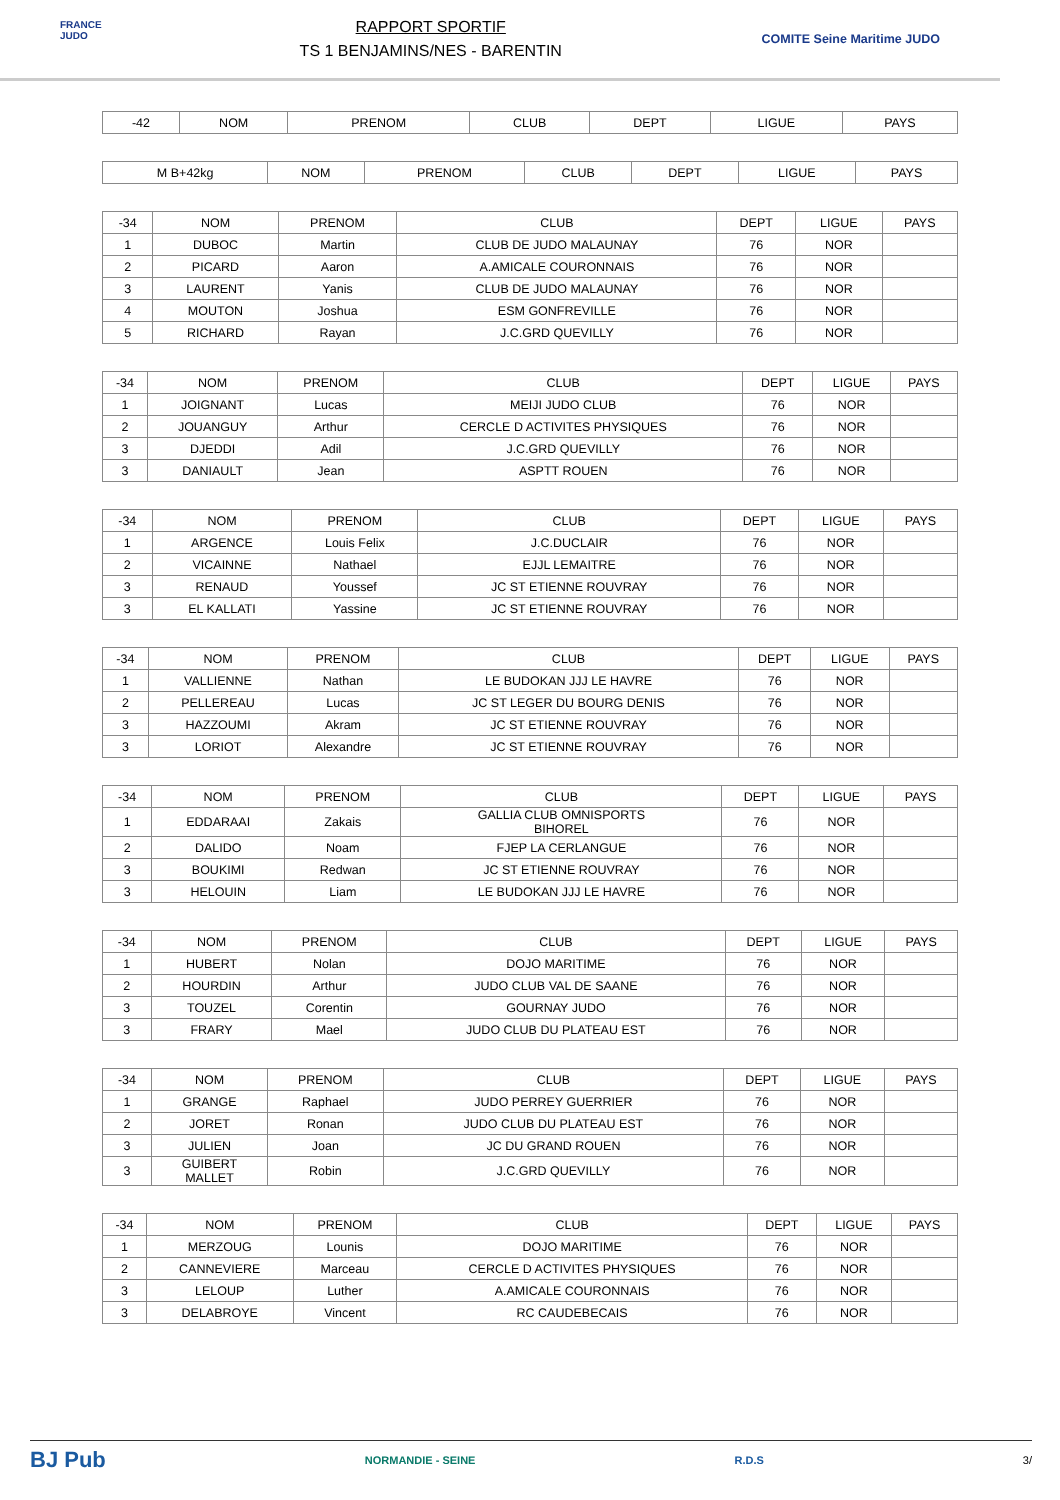FRANCE JUDO
RAPPORT SPORTIF
TS 1 BENJAMINS/NES - BARENTIN
COMITE Seine Maritime JUDO
| -42 | NOM | PRENOM | CLUB | DEPT | LIGUE | PAYS |
| --- | --- | --- | --- | --- | --- | --- |
| M B+42kg | NOM | PRENOM | CLUB | DEPT | LIGUE | PAYS |
| --- | --- | --- | --- | --- | --- | --- |
| -34 | NOM | PRENOM | CLUB | DEPT | LIGUE | PAYS |
| --- | --- | --- | --- | --- | --- | --- |
| 1 | DUBOC | Martin | CLUB DE JUDO MALAUNAY | 76 | NOR | |
| 2 | PICARD | Aaron | A.AMICALE COURONNAIS | 76 | NOR | |
| 3 | LAURENT | Yanis | CLUB DE JUDO MALAUNAY | 76 | NOR | |
| 4 | MOUTON | Joshua | ESM GONFREVILLE | 76 | NOR | |
| 5 | RICHARD | Rayan | J.C.GRD QUEVILLY | 76 | NOR | |
| -34 | NOM | PRENOM | CLUB | DEPT | LIGUE | PAYS |
| --- | --- | --- | --- | --- | --- | --- |
| 1 | JOIGNANT | Lucas | MEIJI JUDO CLUB | 76 | NOR | |
| 2 | JOUANGUY | Arthur | CERCLE D ACTIVITES PHYSIQUES | 76 | NOR | |
| 3 | DJEDDI | Adil | J.C.GRD QUEVILLY | 76 | NOR | |
| 3 | DANIAULT | Jean | ASPTT ROUEN | 76 | NOR | |
| -34 | NOM | PRENOM | CLUB | DEPT | LIGUE | PAYS |
| --- | --- | --- | --- | --- | --- | --- |
| 1 | ARGENCE | Louis Felix | J.C.DUCLAIR | 76 | NOR | |
| 2 | VICAINNE | Nathael | EJJL LEMAITRE | 76 | NOR | |
| 3 | RENAUD | Youssef | JC ST ETIENNE ROUVRAY | 76 | NOR | |
| 3 | EL KALLATI | Yassine | JC ST ETIENNE ROUVRAY | 76 | NOR | |
| -34 | NOM | PRENOM | CLUB | DEPT | LIGUE | PAYS |
| --- | --- | --- | --- | --- | --- | --- |
| 1 | VALLIENNE | Nathan | LE BUDOKAN JJJ LE HAVRE | 76 | NOR | |
| 2 | PELLEREAU | Lucas | JC ST LEGER DU BOURG DENIS | 76 | NOR | |
| 3 | HAZZOUMI | Akram | JC ST ETIENNE ROUVRAY | 76 | NOR | |
| 3 | LORIOT | Alexandre | JC ST ETIENNE ROUVRAY | 76 | NOR | |
| -34 | NOM | PRENOM | CLUB | DEPT | LIGUE | PAYS |
| --- | --- | --- | --- | --- | --- | --- |
| 1 | EDDARAAI | Zakais | GALLIA CLUB OMNISPORTS BIHOREL | 76 | NOR | |
| 2 | DALIDO | Noam | FJEP LA CERLANGUE | 76 | NOR | |
| 3 | BOUKIMI | Redwan | JC ST ETIENNE ROUVRAY | 76 | NOR | |
| 3 | HELOUIN | Liam | LE BUDOKAN JJJ LE HAVRE | 76 | NOR | |
| -34 | NOM | PRENOM | CLUB | DEPT | LIGUE | PAYS |
| --- | --- | --- | --- | --- | --- | --- |
| 1 | HUBERT | Nolan | DOJO MARITIME | 76 | NOR | |
| 2 | HOURDIN | Arthur | JUDO CLUB VAL DE SAANE | 76 | NOR | |
| 3 | TOUZEL | Corentin | GOURNAY JUDO | 76 | NOR | |
| 3 | FRARY | Mael | JUDO CLUB DU PLATEAU EST | 76 | NOR | |
| -34 | NOM | PRENOM | CLUB | DEPT | LIGUE | PAYS |
| --- | --- | --- | --- | --- | --- | --- |
| 1 | GRANGE | Raphael | JUDO PERREY GUERRIER | 76 | NOR | |
| 2 | JORET | Ronan | JUDO CLUB DU PLATEAU EST | 76 | NOR | |
| 3 | JULIEN | Joan | JC DU GRAND ROUEN | 76 | NOR | |
| 3 | GUIBERT MALLET | Robin | J.C.GRD QUEVILLY | 76 | NOR | |
| -34 | NOM | PRENOM | CLUB | DEPT | LIGUE | PAYS |
| --- | --- | --- | --- | --- | --- | --- |
| 1 | MERZOUG | Lounis | DOJO MARITIME | 76 | NOR | |
| 2 | CANNEVIERE | Marceau | CERCLE D ACTIVITES PHYSIQUES | 76 | NOR | |
| 3 | LELOUP | Luther | A.AMICALE COURONNAIS | 76 | NOR | |
| 3 | DELABROYE | Vincent | RC CAUDEBECAIS | 76 | NOR | |
BJ Pub NORMANDIE - SEINE R.D.S 3/